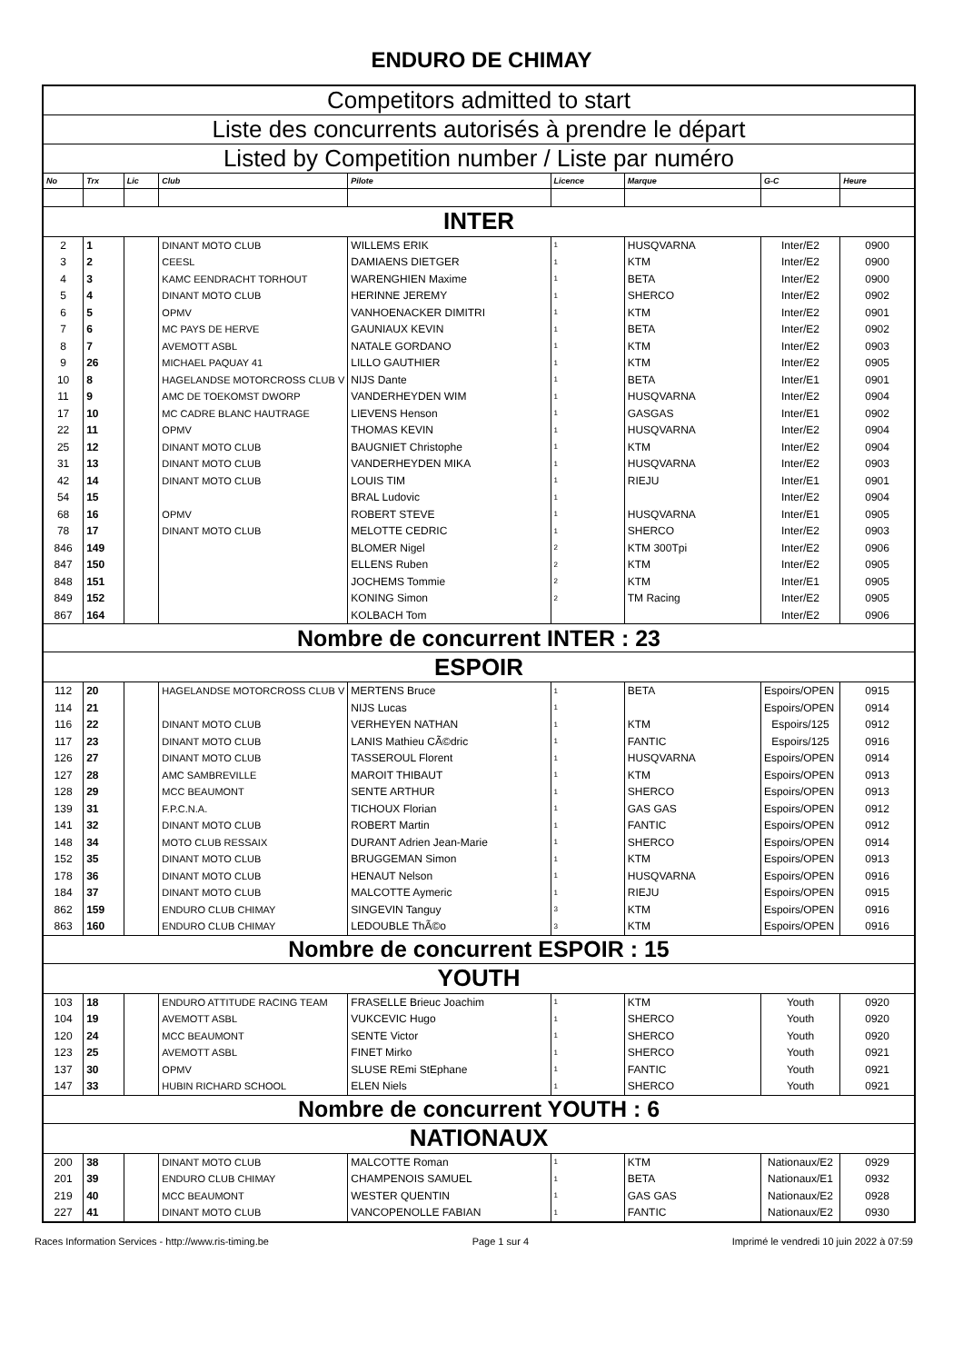ENDURO DE CHIMAY
| Competitors admitted to start | | | | | | | | |
| Liste des concurrents autorisés à prendre le départ | | | | | | | | |
| Listed by Competition number / Liste par numéro | | | | | | | | |
| No | Trx | Lic | Club | Pilote | Licence | Marque | G-C | Heure |
| INTER | | | | | | | | |
| 2 | 1 | | DINANT MOTO CLUB | WILLEMS ERIK | 1 | HUSQVARNA | Inter/E2 | 0900 |
| 3 | 2 | | CEESL | DAMIAENS DIETGER | 1 | KTM | Inter/E2 | 0900 |
| 4 | 3 | | KAMC EENDRACHT TORHOUT | WARENGHIEN Maxime | 1 | BETA | Inter/E2 | 0900 |
| 5 | 4 | | DINANT MOTO CLUB | HERINNE JEREMY | 1 | SHERCO | Inter/E2 | 0902 |
| 6 | 5 | | OPMV | VANHOENACKER DIMITRI | 1 | KTM | Inter/E2 | 0901 |
| 7 | 6 | | MC PAYS DE HERVE | GAUNIAUX KEVIN | 1 | BETA | Inter/E2 | 0902 |
| 8 | 7 | | AVEMOTT ASBL | NATALE GORDANO | 1 | KTM | Inter/E2 | 0903 |
| 9 | 26 | | MICHAEL PAQUAY 41 | LILLO GAUTHIER | 1 | KTM | Inter/E2 | 0905 |
| 10 | 8 | | HAGELANDSE MOTORCROSS CLUB V | NIJS Dante | 1 | BETA | Inter/E1 | 0901 |
| 11 | 9 | | AMC DE TOEKOMST DWORP | VANDERHEYDEN WIM | 1 | HUSQVARNA | Inter/E2 | 0904 |
| 17 | 10 | | MC CADRE BLANC HAUTRAGE | LIEVENS Henson | 1 | GASGAS | Inter/E1 | 0902 |
| 22 | 11 | | OPMV | THOMAS KEVIN | 1 | HUSQVARNA | Inter/E2 | 0904 |
| 25 | 12 | | DINANT MOTO CLUB | BAUGNIET Christophe | 1 | KTM | Inter/E2 | 0904 |
| 31 | 13 | | DINANT MOTO CLUB | VANDERHEYDEN MIKA | 1 | HUSQVARNA | Inter/E2 | 0903 |
| 42 | 14 | | DINANT MOTO CLUB | LOUIS TIM | 1 | RIEJU | Inter/E1 | 0901 |
| 54 | 15 | | | BRAL Ludovic | 1 | | Inter/E2 | 0904 |
| 68 | 16 | | OPMV | ROBERT STEVE | 1 | HUSQVARNA | Inter/E1 | 0905 |
| 78 | 17 | | DINANT MOTO CLUB | MELOTTE CEDRIC | 1 | SHERCO | Inter/E2 | 0903 |
| 846 | 149 | | | BLOMER Nigel | 2 | KTM 300Tpi | Inter/E2 | 0906 |
| 847 | 150 | | | ELLENS Ruben | 2 | KTM | Inter/E2 | 0905 |
| 848 | 151 | | | JOCHEMS Tommie | 2 | KTM | Inter/E1 | 0905 |
| 849 | 152 | | | KONING Simon | 2 | TM Racing | Inter/E2 | 0905 |
| 867 | 164 | | | KOLBACH Tom | | | Inter/E2 | 0906 |
| Nombre de concurrent INTER : 23 | | | | | | | | |
| ESPOIR | | | | | | | | |
| 112 | 20 | | HAGELANDSE MOTORCROSS CLUB V | MERTENS Bruce | 1 | BETA | Espoirs/OPEN | 0915 |
| 114 | 21 | | | NIJS Lucas | 1 | | Espoirs/OPEN | 0914 |
| 116 | 22 | | DINANT MOTO CLUB | VERHEYEN NATHAN | 1 | KTM | Espoirs/125 | 0912 |
| 117 | 23 | | DINANT MOTO CLUB | LANIS Mathieu CÃ©dric | 1 | FANTIC | Espoirs/125 | 0916 |
| 126 | 27 | | DINANT MOTO CLUB | TASSEROUL Florent | 1 | HUSQVARNA | Espoirs/OPEN | 0914 |
| 127 | 28 | | AMC SAMBREVILLE | MAROIT THIBAUT | 1 | KTM | Espoirs/OPEN | 0913 |
| 128 | 29 | | MCC BEAUMONT | SENTE ARTHUR | 1 | SHERCO | Espoirs/OPEN | 0913 |
| 139 | 31 | | F.P.C.N.A. | TICHOUX Florian | 1 | GAS GAS | Espoirs/OPEN | 0912 |
| 141 | 32 | | DINANT MOTO CLUB | ROBERT Martin | 1 | FANTIC | Espoirs/OPEN | 0912 |
| 148 | 34 | | MOTO CLUB RESSAIX | DURANT Adrien Jean-Marie | 1 | SHERCO | Espoirs/OPEN | 0914 |
| 152 | 35 | | DINANT MOTO CLUB | BRUGGEMAN Simon | 1 | KTM | Espoirs/OPEN | 0913 |
| 178 | 36 | | DINANT MOTO CLUB | HENAUT Nelson | 1 | HUSQVARNA | Espoirs/OPEN | 0916 |
| 184 | 37 | | DINANT MOTO CLUB | MALCOTTE Aymeric | 1 | RIEJU | Espoirs/OPEN | 0915 |
| 862 | 159 | | ENDURO CLUB CHIMAY | SINGEVIN Tanguy | 3 | KTM | Espoirs/OPEN | 0916 |
| 863 | 160 | | ENDURO CLUB CHIMAY | LEDOUBLE ThÃ©o | 3 | KTM | Espoirs/OPEN | 0916 |
| Nombre de concurrent ESPOIR : 15 | | | | | | | | |
| YOUTH | | | | | | | | |
| 103 | 18 | | ENDURO ATTITUDE RACING TEAM | FRASELLE Brieuc Joachim | 1 | KTM | Youth | 0920 |
| 104 | 19 | | AVEMOTT ASBL | VUKCEVIC Hugo | 1 | SHERCO | Youth | 0920 |
| 120 | 24 | | MCC BEAUMONT | SENTE Victor | 1 | SHERCO | Youth | 0920 |
| 123 | 25 | | AVEMOTT ASBL | FINET Mirko | 1 | SHERCO | Youth | 0921 |
| 137 | 30 | | OPMV | SLUSE REmi StEphane | 1 | FANTIC | Youth | 0921 |
| 147 | 33 | | HUBIN RICHARD SCHOOL | ELEN Niels | 1 | SHERCO | Youth | 0921 |
| Nombre de concurrent YOUTH : 6 | | | | | | | | |
| NATIONAUX | | | | | | | | |
| 200 | 38 | | DINANT MOTO CLUB | MALCOTTE Roman | 1 | KTM | Nationaux/E2 | 0929 |
| 201 | 39 | | ENDURO CLUB CHIMAY | CHAMPENOIS SAMUEL | 1 | BETA | Nationaux/E1 | 0932 |
| 219 | 40 | | MCC BEAUMONT | WESTER QUENTIN | 1 | GAS GAS | Nationaux/E2 | 0928 |
| 227 | 41 | | DINANT MOTO CLUB | VANCOPENOLLE FABIAN | 1 | FANTIC | Nationaux/E2 | 0930 |
Races Information Services - http://www.ris-timing.be Page 1 sur 4 Imprimé le vendredi 10 juin 2022 à 07:59